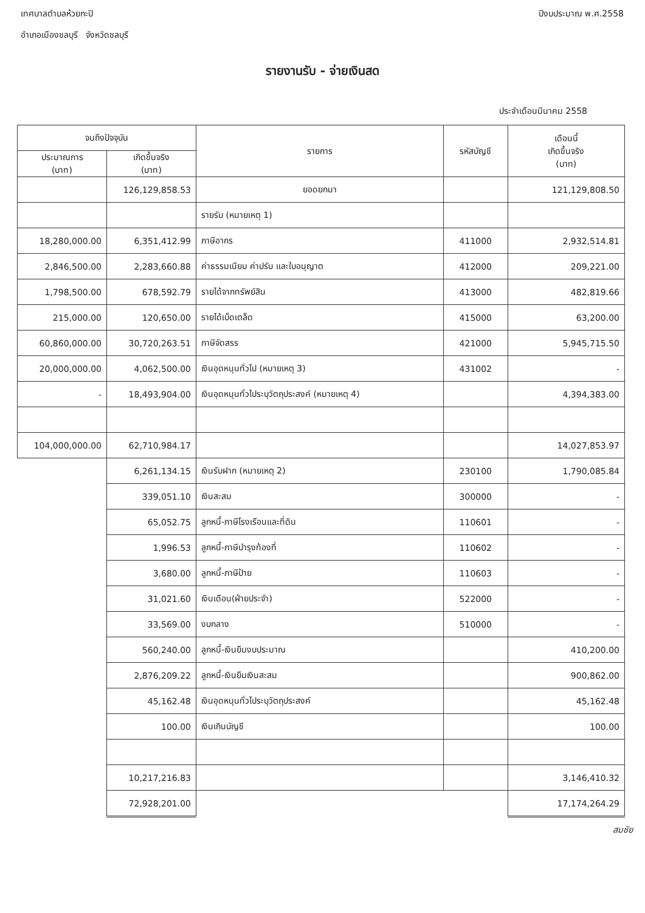เทศบาลตำบลห้วยกะปิ
อำเภอเมืองชลบุรี จังหวัดชลบุรี
ปีงบประมาณ พ.ศ.2558
รายงานรับ - จ่ายเงินสด
ประจำเดือนมีนาคม 2558
| จนถึงปัจจุบัน | | รายการ | รหัสบัญชี | เดือนนี้ เกิดขึ้นจริง (บาท) |
| --- | --- | --- | --- | --- |
| ประมาณการ (บาท) | เกิดขึ้นจริง (บาท) | | | |
| | 126,129,858.53 | ยอดยกมา | | 121,129,808.50 |
| | | รายรับ (หมายเหตุ 1) | | |
| 18,280,000.00 | 6,351,412.99 | ภาษีอากร | 411000 | 2,932,514.81 |
| 2,846,500.00 | 2,283,660.88 | ค่าธรรมเนียม ค่าปรับ และใบอนุญาต | 412000 | 209,221.00 |
| 1,798,500.00 | 678,592.79 | รายได้จากทรัพย์สิน | 413000 | 482,819.66 |
| 215,000.00 | 120,650.00 | รายได้เบ็ดเตล็ด | 415000 | 63,200.00 |
| 60,860,000.00 | 30,720,263.51 | ภาษีจัดสรร | 421000 | 5,945,715.50 |
| 20,000,000.00 | 4,062,500.00 | เงินอุดหนุนทั่วไป (หมายเหตุ 3) | 431002 | - |
| - | 18,493,904.00 | เงินอุดหนุนทั่วไประบุวัตถุประสงค์ (หมายเหตุ 4) | | 4,394,383.00 |
| 104,000,000.00 | 62,710,984.17 | | | 14,027,853.97 |
| | 6,261,134.15 | เงินรับฝาก (หมายเหตุ 2) | 230100 | 1,790,085.84 |
| | 339,051.10 | เงินสะสม | 300000 | - |
| | 65,052.75 | ลูกหนี้-ภาษีโรงเรือนและที่ดิน | 110601 | - |
| | 1,996.53 | ลูกหนี้-ภาษีบำรุงท้องที่ | 110602 | - |
| | 3,680.00 | ลูกหนี้-ภาษีป้าย | 110603 | - |
| | 31,021.60 | เงินเดือน(ฝ่ายประจำ) | 522000 | - |
| | 33,569.00 | งบกลาง | 510000 | - |
| | 560,240.00 | ลูกหนี้-เงินยืมงบประมาณ | | 410,200.00 |
| | 2,876,209.22 | ลูกหนี้-เงินยืมเงินสะสม | | 900,862.00 |
| | 45,162.48 | เงินอุดหนุนทั่วไประบุวัตถุประสงค์ | | 45,162.48 |
| | 100.00 | เงินเกินบัญชี | | 100.00 |
| | 10,217,216.83 | | | 3,146,410.32 |
| | 72,928,201.00 | | | 17,174,264.29 |
สมชัย